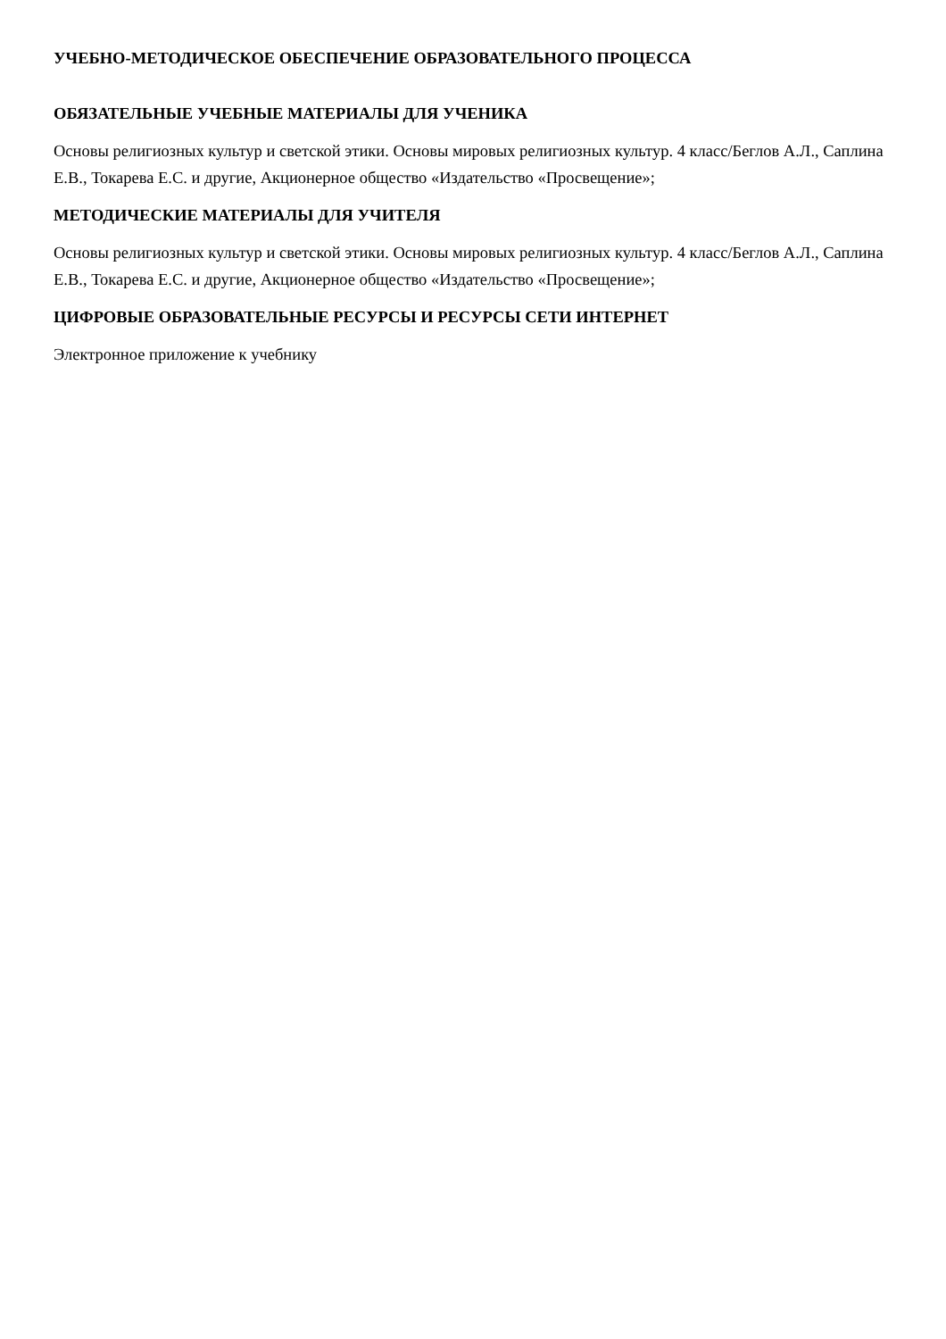УЧЕБНО-МЕТОДИЧЕСКОЕ ОБЕСПЕЧЕНИЕ ОБРАЗОВАТЕЛЬНОГО ПРОЦЕССА
ОБЯЗАТЕЛЬНЫЕ УЧЕБНЫЕ МАТЕРИАЛЫ ДЛЯ УЧЕНИКА
Основы религиозных культур и светской этики. Основы мировых религиозных культур. 4 класс/Беглов А.Л., Саплина Е.В., Токарева Е.С. и другие, Акционерное общество «Издательство «Просвещение»;
МЕТОДИЧЕСКИЕ МАТЕРИАЛЫ ДЛЯ УЧИТЕЛЯ
Основы религиозных культур и светской этики. Основы мировых религиозных культур. 4 класс/Беглов А.Л., Саплина Е.В., Токарева Е.С. и другие, Акционерное общество «Издательство «Просвещение»;
ЦИФРОВЫЕ ОБРАЗОВАТЕЛЬНЫЕ РЕСУРСЫ И РЕСУРСЫ СЕТИ ИНТЕРНЕТ
Электронное приложение к учебнику